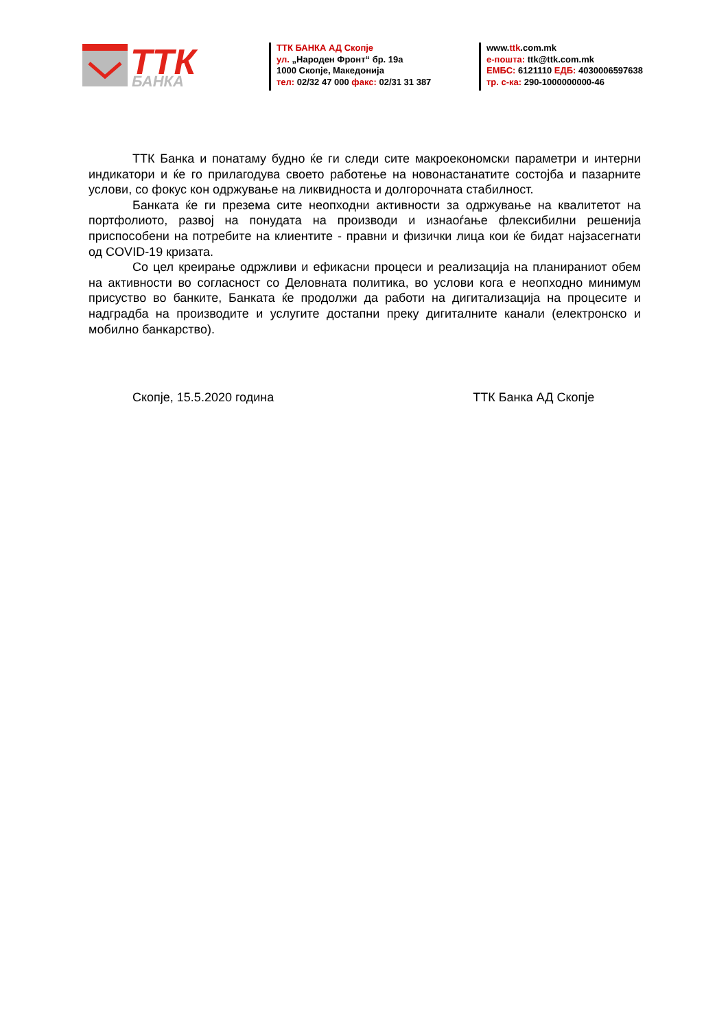ТТК
БАНКА
ТТК БАНКА АД Скопје
ул. „Народен Фронт“ бр. 19а
1000 Скопје, Македонија
тел: 02/32 47 000 факс: 02/31 31 387
www.ttk.com.mk
е-пошта: ttk@ttk.com.mk
ЕМБС: 6121110 ЕДБ: 4030006597638
тр. с-ка: 290-1000000000-46
ТТК Банка и понатаму будно ќе ги следи сите макроекономски параметри и интерни индикатори и ќе го прилагодува своето работење на новонастанатите состојба и пазарните услови, со фокус кон одржување на ликвидноста и долгорочната стабилност.
Банката ќе ги презема сите неопходни активности за одржување на квалитетот на портфолиото, развој на понудата на производи и изнаоѓање флексибилни решенија приспособени на потребите на клиентите - правни и физички лица кои ќе бидат најзасегнати од COVID-19 кризата.
Со цел креирање одржливи и ефикасни процеси и реализација на планираниот обем на активности во согласност со Деловната политика, во услови кога е неопходно минимум присуство во банките, Банката ќе продолжи да работи на дигитализација на процесите и надградба на производите и услугите достапни преку дигиталните канали (електронско и мобилно банкарство).
Скопје, 15.5.2020 година ТТК Банка АД Скопје